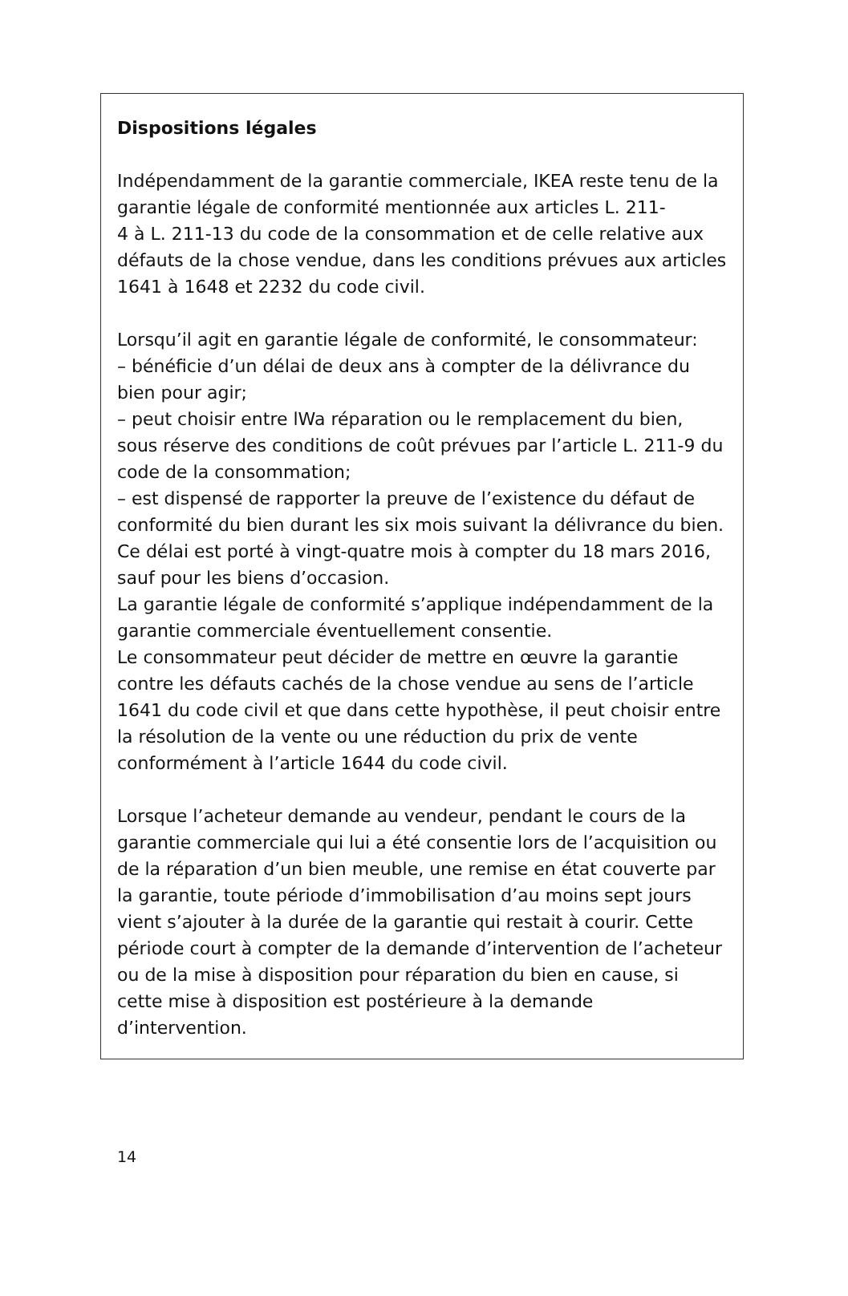Dispositions légales
Indépendamment de la garantie commerciale, IKEA reste tenu de la garantie légale de conformité mentionnée aux articles L. 211-
4 à L. 211-13 du code de la consommation et de celle relative aux défauts de la chose vendue, dans les conditions prévues aux articles 1641 à 1648 et 2232 du code civil.
Lorsqu’il agit en garantie légale de conformité, le consommateur:
– bénéficie d’un délai de deux ans à compter de la délivrance du bien pour agir;
– peut choisir entre lWa réparation ou le remplacement du bien, sous réserve des conditions de coût prévues par l’article L. 211-9 du code de la consommation;
– est dispensé de rapporter la preuve de l’existence du défaut de conformité du bien durant les six mois suivant la délivrance du bien. Ce délai est porté à vingt-quatre mois à compter du 18 mars 2016, sauf pour les biens d’occasion.
La garantie légale de conformité s’applique indépendamment de la garantie commerciale éventuellement consentie.
Le consommateur peut décider de mettre en œuvre la garantie contre les défauts cachés de la chose vendue au sens de l’article 1641 du code civil et que dans cette hypothèse, il peut choisir entre la résolution de la vente ou une réduction du prix de vente conformément à l’article 1644 du code civil.
Lorsque l’acheteur demande au vendeur, pendant le cours de la garantie commerciale qui lui a été consentie lors de l’acquisition ou de la réparation d’un bien meuble, une remise en état couverte par la garantie, toute période d’immobilisation d’au moins sept jours vient s’ajouter à la durée de la garantie qui restait à courir. Cette période court à compter de la demande d’intervention de l’acheteur ou de la mise à disposition pour réparation du bien en cause, si cette mise à disposition est postérieure à la demande d’intervention.
14